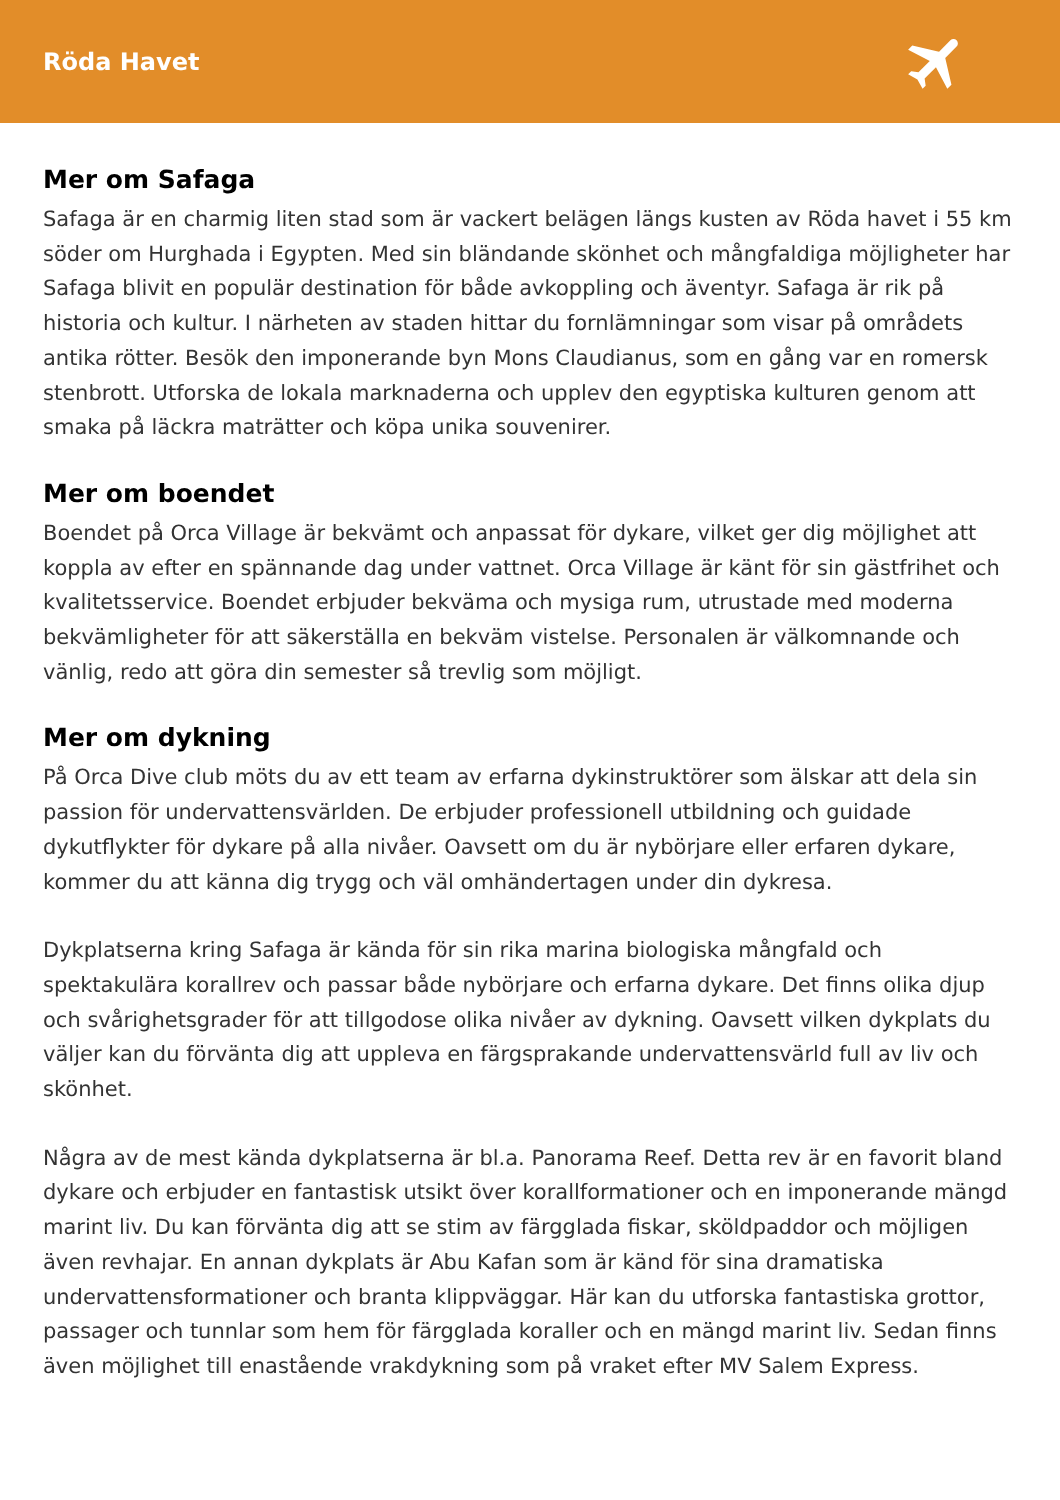Röda Havet
Mer om Safaga
Safaga är en charmig liten stad som är vackert belägen längs kusten av Röda havet i 55 km söder om Hurghada i Egypten. Med sin bländande skönhet och mångfaldiga möjligheter har Safaga blivit en populär destination för både avkoppling och äventyr. Safaga är rik på historia och kultur. I närheten av staden hittar du fornlämningar som visar på områdets antika rötter. Besök den imponerande byn Mons Claudianus, som en gång var en romersk stenbrott. Utforska de lokala marknaderna och upplev den egyptiska kulturen genom att smaka på läckra maträtter och köpa unika souvenirer.
Mer om boendet
Boendet på Orca Village är bekvämt och anpassat för dykare, vilket ger dig möjlighet att koppla av efter en spännande dag under vattnet. Orca Village är känt för sin gästfrihet och kvalitetsservice. Boendet erbjuder bekväma och mysiga rum, utrustade med moderna bekvämligheter för att säkerställa en bekväm vistelse. Personalen är välkomnande och vänlig, redo att göra din semester så trevlig som möjligt.
Mer om dykning
På Orca Dive club möts du av ett team av erfarna dykinstruktörer som älskar att dela sin passion för undervattensvärlden. De erbjuder professionell utbildning och guidade dykutflykter för dykare på alla nivåer. Oavsett om du är nybörjare eller erfaren dykare, kommer du att känna dig trygg och väl omhändertagen under din dykresa.
Dykplatserna kring Safaga är kända för sin rika marina biologiska mångfald och spektakulära korallrev och passar både nybörjare och erfarna dykare. Det finns olika djup och svårighetsgrader för att tillgodose olika nivåer av dykning. Oavsett vilken dykplats du väljer kan du förvänta dig att uppleva en färgsprakande undervattensvärld full av liv och skönhet.
Några av de mest kända dykplatserna är bl.a. Panorama Reef. Detta rev är en favorit bland dykare och erbjuder en fantastisk utsikt över korallformationer och en imponerande mängd marint liv. Du kan förvänta dig att se stim av färgglada fiskar, sköldpaddor och möjligen även revhajar. En annan dykplats är Abu Kafan som är känd för sina dramatiska undervattensformationer och branta klippväggar. Här kan du utforska fantastiska grottor, passager och tunnlar som hem för färgglada koraller och en mängd marint liv. Sedan finns även möjlighet till enastående vrakdykning som på vraket efter MV Salem Express.